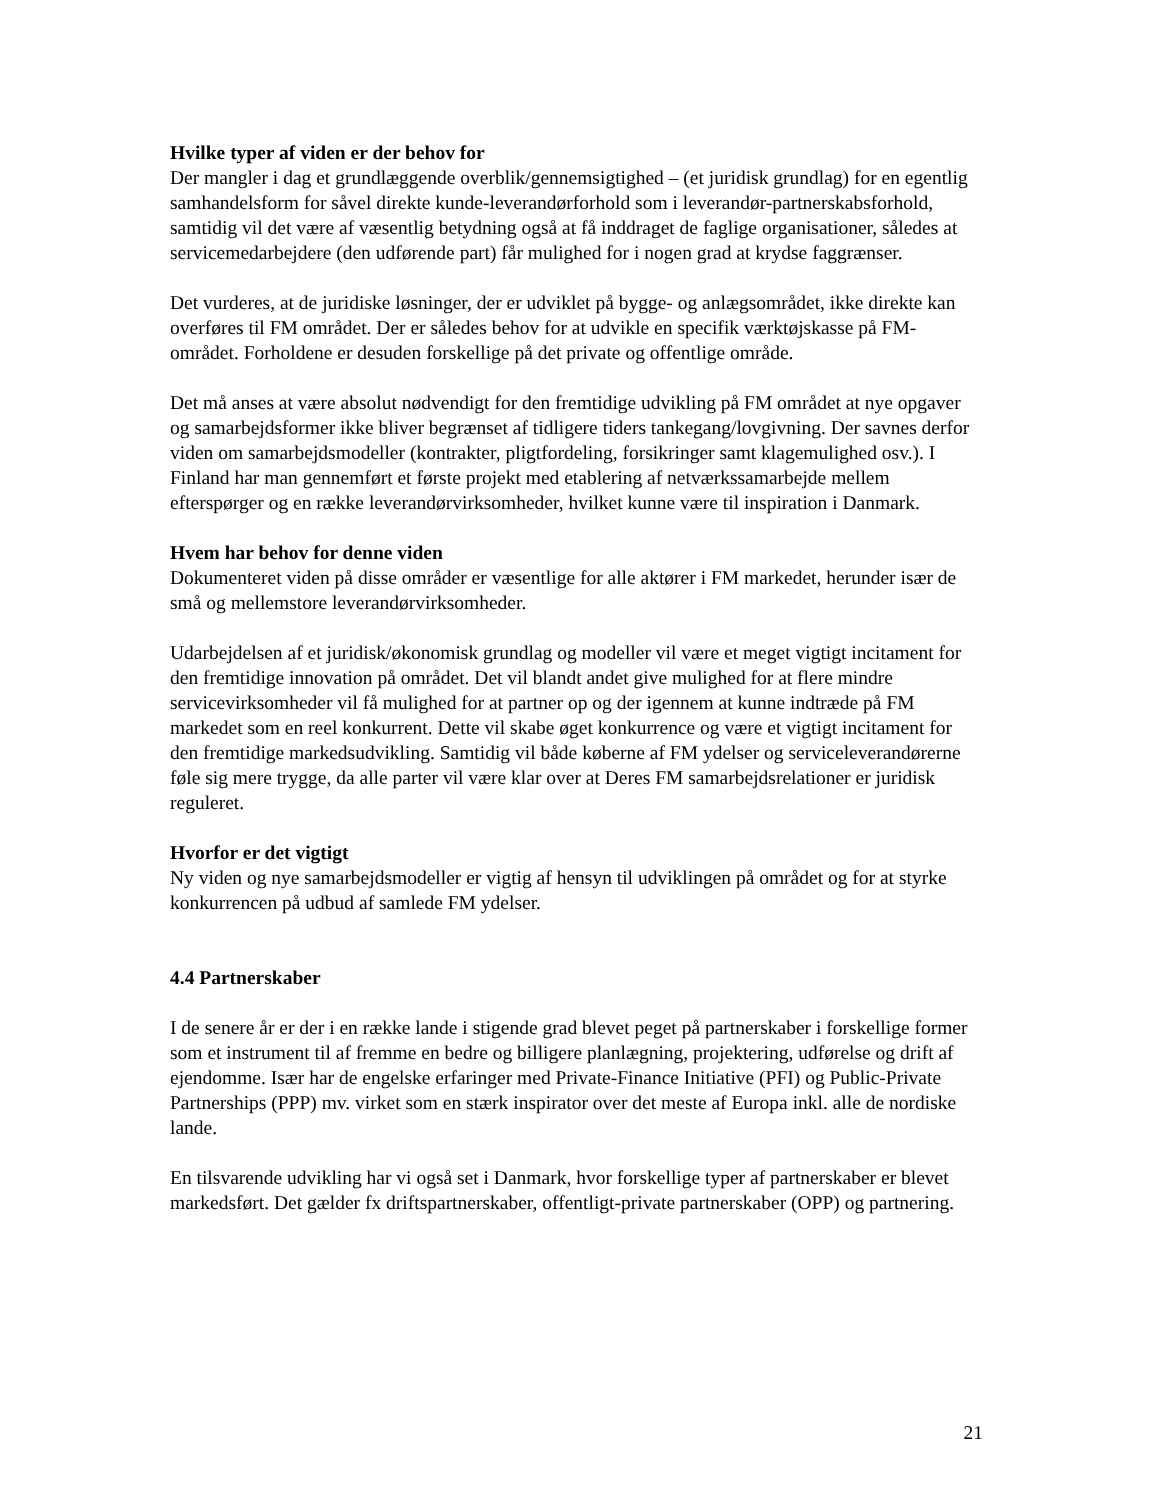Hvilke typer af viden er der behov for
Der mangler i dag et grundlæggende overblik/gennemsigtighed – (et juridisk grundlag) for en egentlig samhandelsform for såvel direkte kunde-leverandørforhold som i leverandør-partnerskabsforhold, samtidig vil det være af væsentlig betydning også at få inddraget de faglige organisationer, således at servicemedarbejdere (den udførende part) får mulighed for i nogen grad at krydse faggrænser.
Det vurderes, at de juridiske løsninger, der er udviklet på bygge- og anlægsområdet, ikke direkte kan overføres til FM området. Der er således behov for at udvikle en specifik værktøjskasse på FM-området. Forholdene er desuden forskellige på det private og offentlige område.
Det må anses at være absolut nødvendigt for den fremtidige udvikling på FM området at nye opgaver og samarbejdsformer ikke bliver begrænset af tidligere tiders tankegang/lovgivning. Der savnes derfor viden om samarbejdsmodeller (kontrakter, pligtfordeling, forsikringer samt klagemulighed osv.). I Finland har man gennemført et første projekt med etablering af netværkssamarbejde mellem efterspørger og en række leverandørvirksomheder, hvilket kunne være til inspiration i Danmark.
Hvem har behov for denne viden
Dokumenteret viden på disse områder er væsentlige for alle aktører i FM markedet, herunder især de små og mellemstore leverandørvirksomheder.
Udarbejdelsen af et juridisk/økonomisk grundlag og modeller vil være et meget vigtigt incitament for den fremtidige innovation på området. Det vil blandt andet give mulighed for at flere mindre servicevirksomheder vil få mulighed for at partner op og der igennem at kunne indtræde på FM markedet som en reel konkurrent. Dette vil skabe øget konkurrence og være et vigtigt incitament for den fremtidige markedsudvikling. Samtidig vil både køberne af FM ydelser og serviceleverandørerne føle sig mere trygge, da alle parter vil være klar over at Deres FM samarbejdsrelationer er juridisk reguleret.
Hvorfor er det vigtigt
Ny viden og nye samarbejdsmodeller er vigtig af hensyn til udviklingen på området og for at styrke konkurrencen på udbud af samlede FM ydelser.
4.4 Partnerskaber
I de senere år er der i en række lande i stigende grad blevet peget på partnerskaber i forskellige former som et instrument til af fremme en bedre og billigere planlægning, projektering, udførelse og drift af ejendomme. Især har de engelske erfaringer med Private-Finance Initiative (PFI) og Public-Private Partnerships (PPP) mv. virket som en stærk inspirator over det meste af Europa inkl. alle de nordiske lande.
En tilsvarende udvikling har vi også set i Danmark, hvor forskellige typer af partnerskaber er blevet markedsført. Det gælder fx driftspartnerskaber, offentligt-private partnerskaber (OPP) og partnering.
21